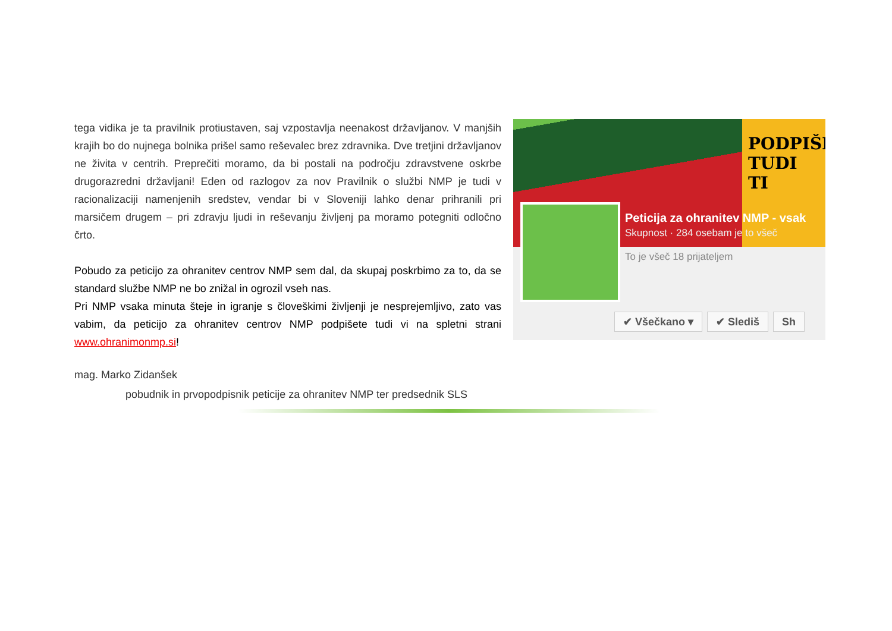tega vidika je ta pravilnik protiustaven, saj vzpostavlja neenakost državljanov. V manjših krajih bo do nujnega bolnika prišel samo reševalec brez zdravnika. Dve tretjini državljanov ne živita v centrih. Preprečiti moramo, da bi postali na področju zdravstvene oskrbe drugorazredni državljani! Eden od razlogov za nov Pravilnik o službi NMP je tudi v racionalizaciji namenjenih sredstev, vendar bi v Sloveniji lahko denar prihranili pri marsičem drugem – pri zdravju ljudi in reševanju življenj pa moramo potegniti odločno črto.
Pobudo za peticijo za ohranitev centrov NMP sem dal, da skupaj poskrbimo za to, da se standard službe NMP ne bo znižal in ogrozil vseh nas.
Pri NMP vsaka minuta šteje in igranje s človeškimi življenji je nesprejemljivo, zato vas vabim, da peticijo za ohranitev centrov NMP podpišete tudi vi na spletni strani www.ohranimonmp.si!
PODPIŠI TUDI TI
Peticija za ohranitev NMP - vsak
Skupnost · 284 osebam je to všeč
To je všeč 18 prijateljem
✔ Všečkano ▾ ✔ Slediš Sh
mag. Marko Zidanšek
pobudnik in prvopodpisnik peticije za ohranitev NMP ter predsednik SLS